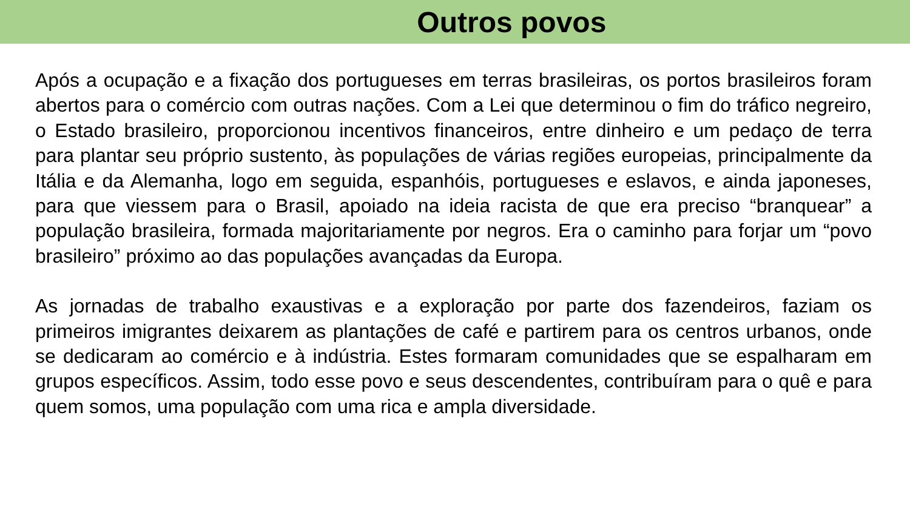Outros povos
Após a ocupação e a fixação dos portugueses em terras brasileiras, os portos brasileiros foram abertos para o comércio com outras nações. Com a Lei que determinou o fim do tráfico negreiro, o Estado brasileiro, proporcionou incentivos financeiros, entre dinheiro e um pedaço de terra para plantar seu próprio sustento, às populações de várias regiões europeias, principalmente da Itália e da Alemanha, logo em seguida, espanhóis, portugueses e eslavos, e ainda japoneses, para que viessem para o Brasil, apoiado na ideia racista de que era preciso “branquear” a população brasileira, formada majoritariamente por negros. Era o caminho para forjar um “povo brasileiro” próximo ao das populações avançadas da Europa.
As jornadas de trabalho exaustivas e a exploração por parte dos fazendeiros, faziam os primeiros imigrantes deixarem as plantações de café e partirem para os centros urbanos, onde se dedicaram ao comércio e à indústria. Estes formaram comunidades que se espalharam em grupos específicos. Assim, todo esse povo e seus descendentes, contribuíram para o quê e para quem somos, uma população com uma rica e ampla diversidade.